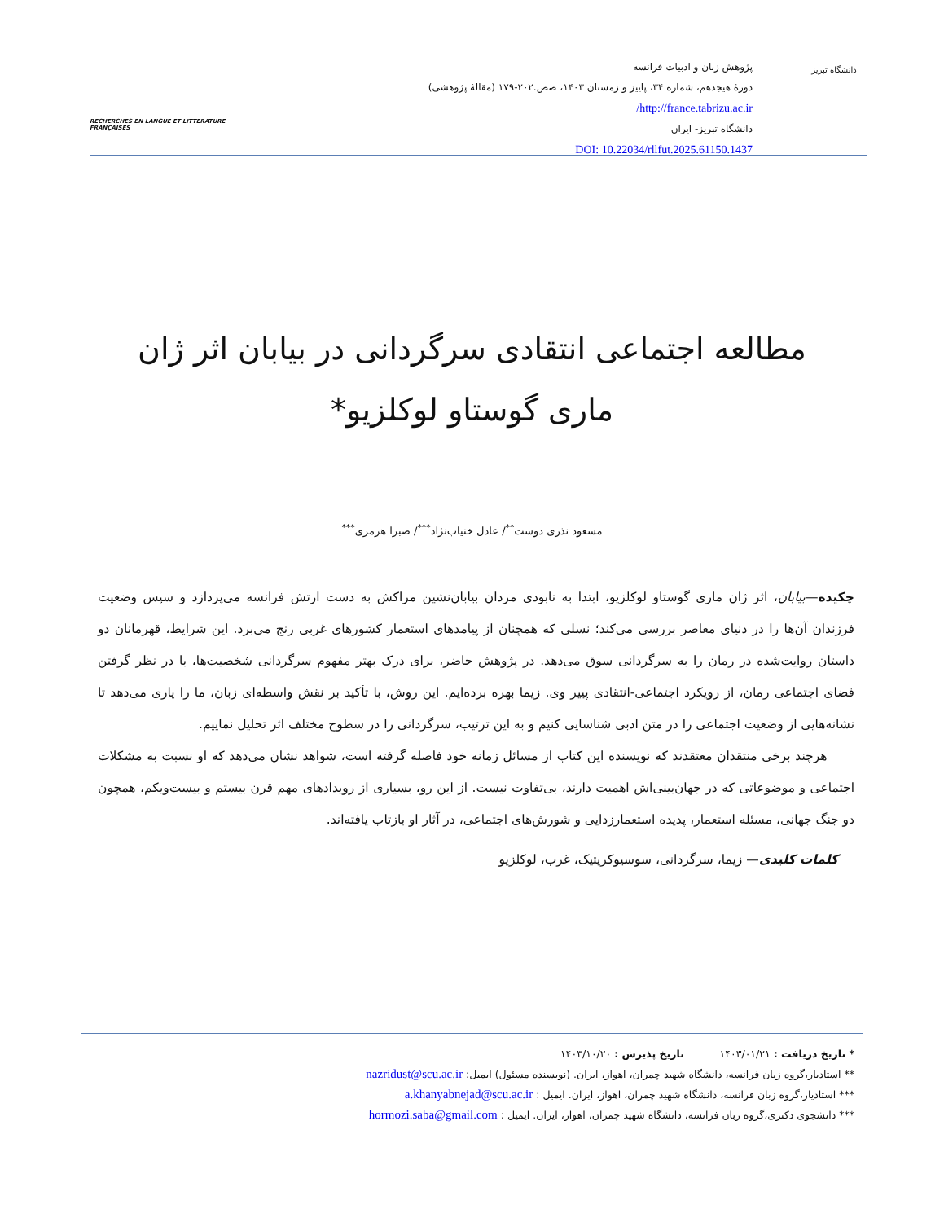دانشگاه تبریز
پژوهش زبان و ادبیات فرانسه
دورۀ هیجدهم، شماره ۳۴، پاییز و زمستان ۱۴۰۳، صص.۲۰۲-۱۷۹ (مقالۀ پژوهشی)
http://france.tabrizu.ac.ir/
دانشگاه تبریز- ایران
DOI: 10.22034/rllfut.2025.61150.1437
RECHERCHES EN LANGUE ET LITTERATURE FRANÇAISES
مطالعه اجتماعی انتقادی سرگردانی در بیابان اثر ژان ماری گوستاو لوکلزیو*
مسعود نذری دوست<sup>**</sup>/ عادل خنیاب‌نژاد<sup>***</sup>/ صبرا هرمزی<sup>***</sup>
چکیده—بیابان، اثر ژان ماری گوستاو لوکلزیو، ابتدا به نابودی مردان بیابان‌نشین مراکش به دست ارتش فرانسه می‌پردازد و سپس وضعیت فرزندان آن‌ها را در دنیای معاصر بررسی می‌کند؛ نسلی که همچنان از پیامدهای استعمار کشورهای غربی رنج می‌برد. این شرایط، قهرمانان دو داستان روایت‌شده در رمان را به سرگردانی سوق می‌دهد. در پژوهش حاضر، برای درک بهتر مفهوم سرگردانی شخصیت‌ها، با در نظر گرفتن فضای اجتماعی رمان، از رویکرد اجتماعی-انتقادی پییر وی. زیما بهره برده‌ایم. این روش، با تأکید بر نقش واسطه‌ای زبان، ما را یاری می‌دهد تا نشانه‌هایی از وضعیت اجتماعی را در متن ادبی شناسایی کنیم و به این ترتیب، سرگردانی را در سطوح مختلف اثر تحلیل نماییم.
هرچند برخی منتقدان معتقدند که نویسنده این کتاب از مسائل زمانه خود فاصله گرفته است، شواهد نشان می‌دهد که او نسبت به مشکلات اجتماعی و موضوعاتی که در جهان‌بینی‌اش اهمیت دارند، بی‌تفاوت نیست. از این رو، بسیاری از رویدادهای مهم قرن بیستم و بیست‌ویکم، همچون دو جنگ جهانی، مسئله استعمار، پدیده استعمارزدایی و شورش‌های اجتماعی، در آثار او بازتاب یافته‌اند.
کلمات کلیدی— زیما، سرگردانی، سوسیوکریتیک، غرب، لوکلزیو
* تاریخ دریافت : ۱۴۰۳/۰۱/۲۱ تاریخ پذیرش : ۱۴۰۳/۱۰/۲۰
** استادیار،گروه زبان فرانسه، دانشگاه شهید چمران، اهواز، ایران. (نویسنده مسئول) ایمیل: nazridust@scu.ac.ir
*** استادیار،گروه زبان فرانسه، دانشگاه شهید چمران، اهواز، ایران. ایمیل : a.khanyabnejad@scu.ac.ir
*** دانشجوی دکتری،گروه زبان فرانسه، دانشگاه شهید چمران، اهواز، ایران. ایمیل : hormozi.saba@gmail.com